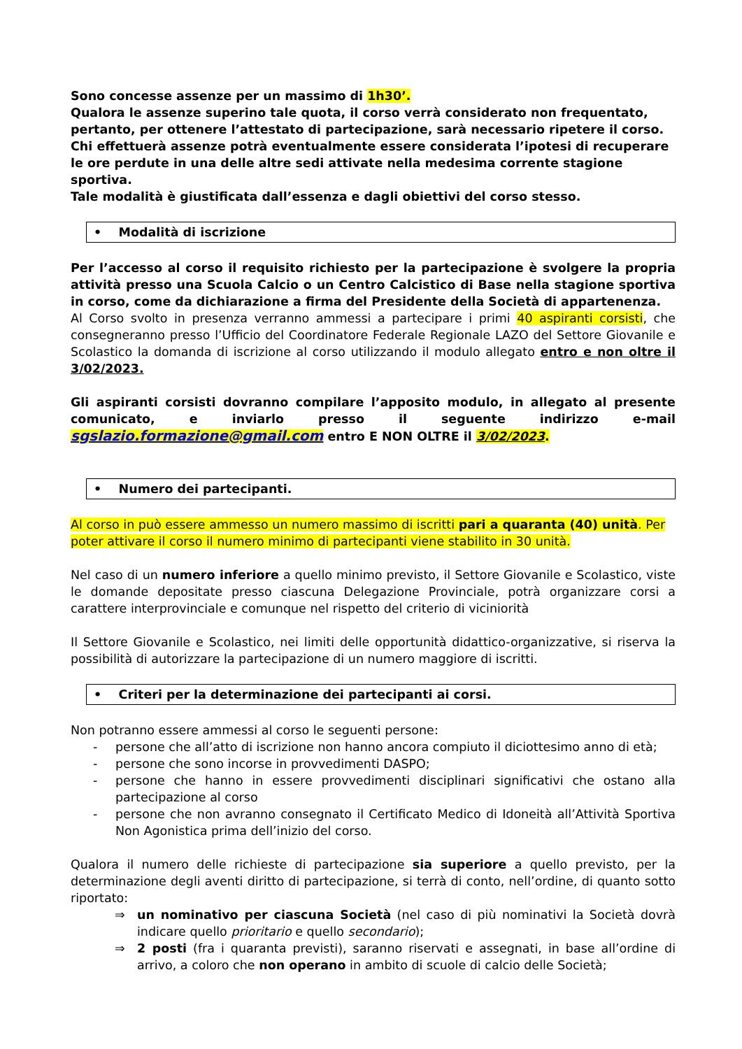Sono concesse assenze per un massimo di 1h30’.
Qualora le assenze superino tale quota, il corso verrà considerato non frequentato, pertanto, per ottenere l’attestato di partecipazione, sarà necessario ripetere il corso.
Chi effettuerà assenze potrà eventualmente essere considerata l’ipotesi di recuperare le ore perdute in una delle altre sedi attivate nella medesima corrente stagione sportiva.
Tale modalità è giustificata dall’essenza e dagli obiettivi del corso stesso.
• Modalità di iscrizione
Per l’accesso al corso il requisito richiesto per la partecipazione è svolgere la propria attività presso una Scuola Calcio o un Centro Calcistico di Base nella stagione sportiva in corso, come da dichiarazione a firma del Presidente della Società di appartenenza.
Al Corso svolto in presenza verranno ammessi a partecipare i primi 40 aspiranti corsisti, che consegneranno presso l’Ufficio del Coordinatore Federale Regionale LAZO del Settore Giovanile e Scolastico la domanda di iscrizione al corso utilizzando il modulo allegato entro e non oltre il 3/02/2023.
Gli aspiranti corsisti dovranno compilare l’apposito modulo, in allegato al presente comunicato, e inviarlo presso il seguente indirizzo e-mail sgslazio.formazione@gmail.com entro E NON OLTRE il 3/02/2023.
• Numero dei partecipanti.
Al corso in può essere ammesso un numero massimo di iscritti pari a quaranta (40) unità. Per poter attivare il corso il numero minimo di partecipanti viene stabilito in 30 unità.
Nel caso di un numero inferiore a quello minimo previsto, il Settore Giovanile e Scolastico, viste le domande depositate presso ciascuna Delegazione Provinciale, potrà organizzare corsi a carattere interprovinciale e comunque nel rispetto del criterio di viciniorità
Il Settore Giovanile e Scolastico, nei limiti delle opportunità didattico-organizzative, si riserva la possibilità di autorizzare la partecipazione di un numero maggiore di iscritti.
• Criteri per la determinazione dei partecipanti ai corsi.
Non potranno essere ammessi al corso le seguenti persone:
- persone che all’atto di iscrizione non hanno ancora compiuto il diciottesimo anno di età;
- persone che sono incorse in provvedimenti DASPO;
- persone che hanno in essere provvedimenti disciplinari significativi che ostano alla partecipazione al corso
- persone che non avranno consegnato il Certificato Medico di Idoneità all’Attività Sportiva Non Agonistica prima dell’inizio del corso.
Qualora il numero delle richieste di partecipazione sia superiore a quello previsto, per la determinazione degli aventi diritto di partecipazione, si terrà di conto, nell’ordine, di quanto sotto riportato:
⇒ un nominativo per ciascuna Società (nel caso di più nominativi la Società dovrà indicare quello prioritario e quello secondario);
⇒ 2 posti (fra i quaranta previsti), saranno riservati e assegnati, in base all’ordine di arrivo, a coloro che non operano in ambito di scuole di calcio delle Società;